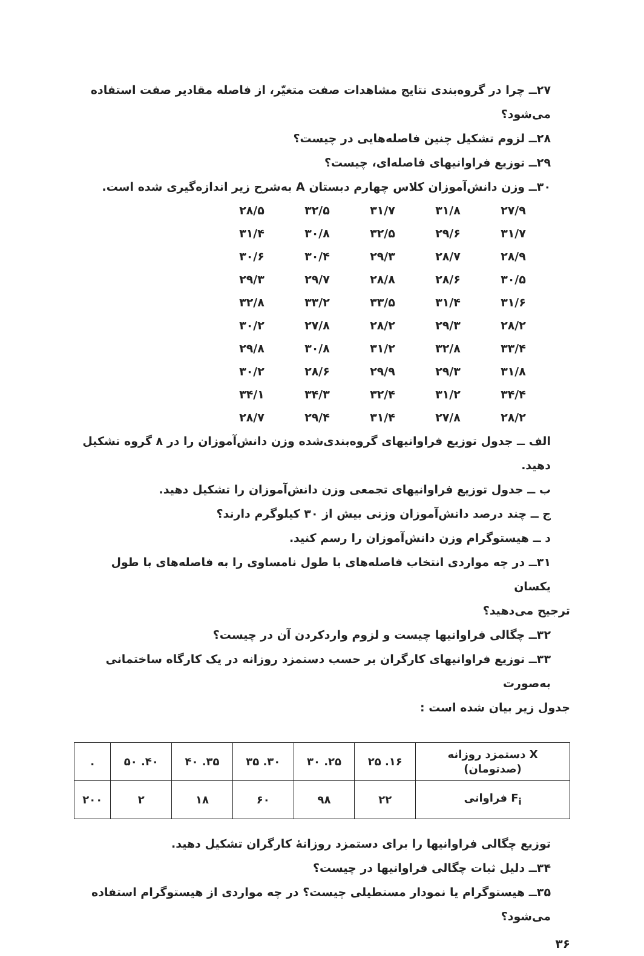۲۷ــ چرا در گروه‌بندی نتایج مشاهدات صفت متغیّر، از فاصله مقادیر صفت استفاده می‌شود؟
۲۸ــ لزوم تشکیل چنین فاصله‌هایی در چیست؟
۲۹ــ توزیع فراوانیهای فاصله‌ای، چیست؟
۳۰ــ وزن دانش‌آموزان کلاس چهارم دبستان A به‌شرح زیر اندازه‌گیری شده است.
| ۲۷/۹ | ۳۱/۸ | ۳۱/۷ | ۳۲/۵ | ۲۸/۵ |
| ۳۱/۷ | ۲۹/۶ | ۳۲/۵ | ۳۰/۸ | ۳۱/۴ |
| ۲۸/۹ | ۲۸/۷ | ۲۹/۳ | ۳۰/۴ | ۳۰/۶ |
| ۳۰/۵ | ۲۸/۶ | ۲۸/۸ | ۲۹/۷ | ۲۹/۳ |
| ۳۱/۶ | ۳۱/۴ | ۳۳/۵ | ۳۳/۲ | ۳۲/۸ |
| ۲۸/۲ | ۲۹/۳ | ۲۸/۲ | ۲۷/۸ | ۳۰/۲ |
| ۳۳/۴ | ۳۲/۸ | ۳۱/۲ | ۳۰/۸ | ۲۹/۸ |
| ۳۱/۸ | ۲۹/۳ | ۲۹/۹ | ۲۸/۶ | ۳۰/۲ |
| ۳۴/۴ | ۳۱/۲ | ۳۲/۴ | ۳۴/۳ | ۳۴/۱ |
| ۲۸/۲ | ۲۷/۸ | ۳۱/۴ | ۲۹/۴ | ۲۸/۷ |
الف ــ جدول توزیع فراوانیهای گروه‌بندی‌شده وزن دانش‌آموزان را در ۸ گروه تشکیل دهید.
ب ــ جدول توزیع فراوانیهای تجمعی وزن دانش‌آموزان را تشکیل دهید.
ج ــ چند درصد دانش‌آموزان وزنی بیش از ۳۰ کیلوگرم دارند؟
د ــ هیستوگرام وزن دانش‌آموزان را رسم کنید.
۳۱ــ در چه مواردی انتخاب فاصله‌های با طول نامساوی را به فاصله‌های با طول یکسان
ترجیح می‌دهید؟
۳۲ــ چگالی فراوانیها چیست و لزوم واردکردن آن در چیست؟
۳۳ــ توزیع فراوانیهای کارگران بر حسب دستمزد روزانه در یک کارگاه ساختمانی به‌صورت
جدول زیر بیان شده است :
| X دستمزد روزانه (صدتومان) | ۱۶. ۲۵ | ۲۵. ۳۰ | ۳۰. ۳۵ | ۳۵. ۴۰ | ۴۰. ۵۰ | . |
| F<sub>i</sub> فراوانی | ۲۲ | ۹۸ | ۶۰ | ۱۸ | ۲ | ۲۰۰ |
توزیع چگالی فراوانیها را برای دستمزد روزانهٔ کارگران تشکیل دهید.
۳۴ــ دلیل ثبات چگالی فراوانیها در چیست؟
۳۵ــ هیستوگرام یا نمودار مستطیلی چیست؟ در چه مواردی از هیستوگرام استفاده می‌شود؟
۳۶